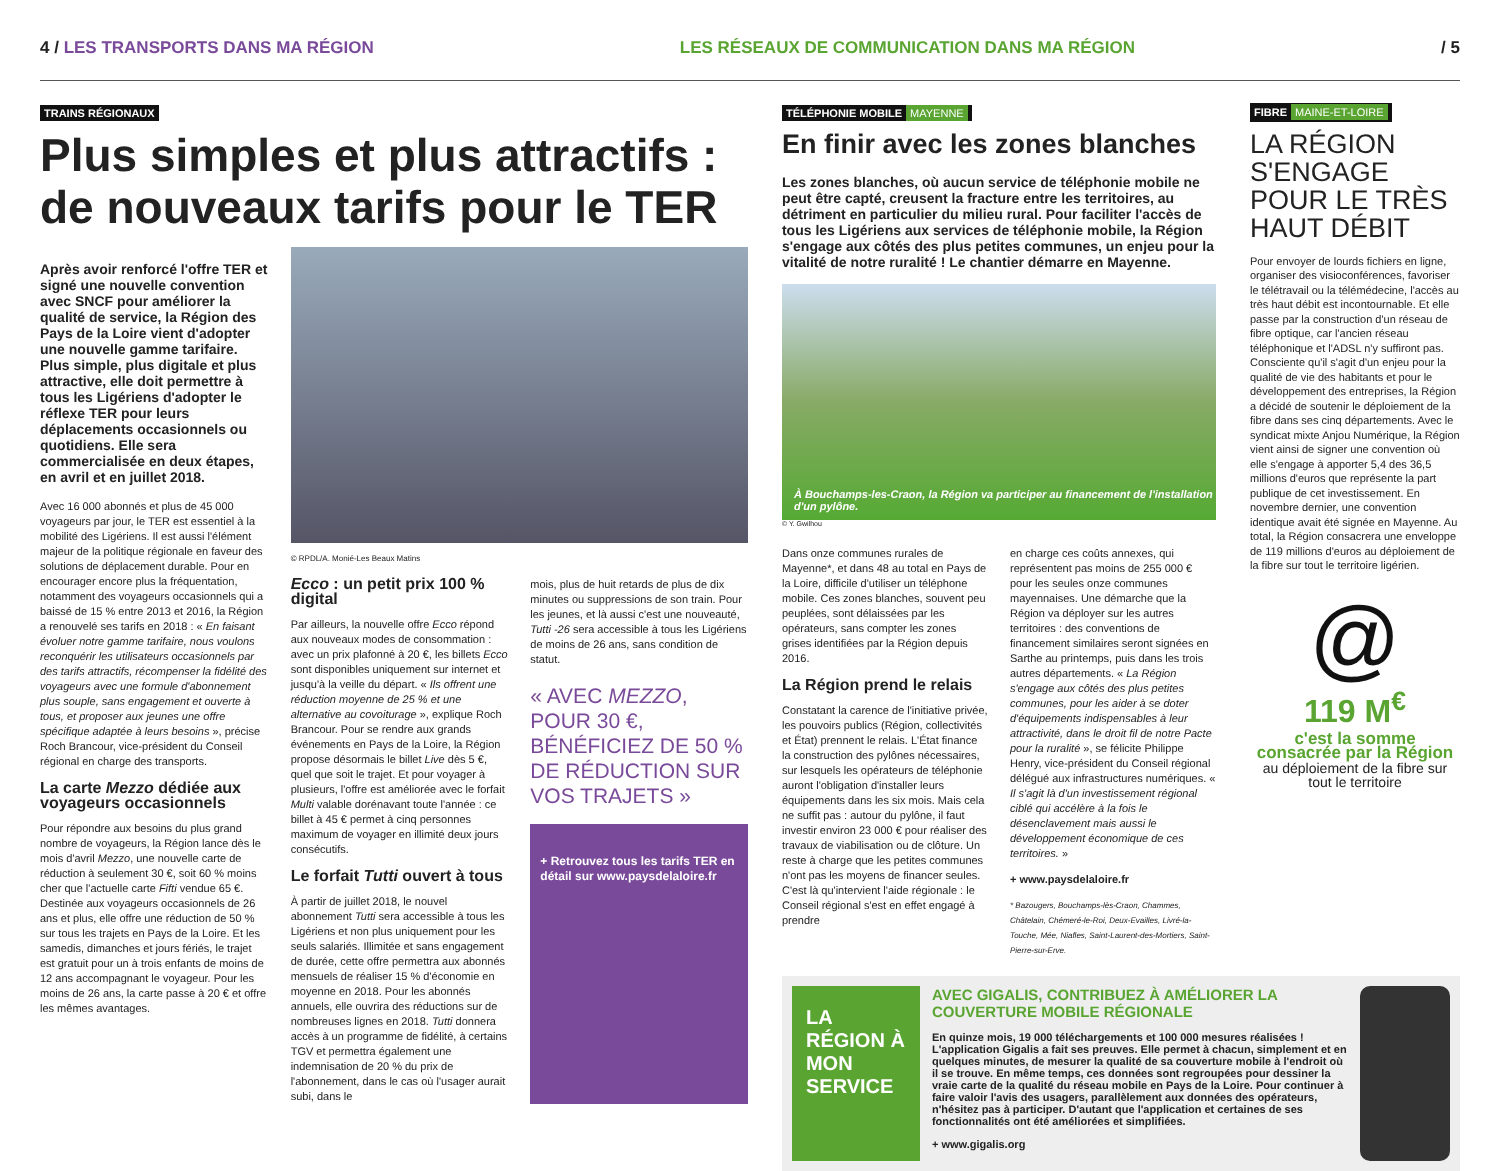4 / LES TRANSPORTS DANS MA RÉGION
LES RÉSEAUX DE COMMUNICATION DANS MA RÉGION
/ 5
TRAINS RÉGIONAUX
Plus simples et plus attractifs : de nouveaux tarifs pour le TER
Après avoir renforcé l'offre TER et signé une nouvelle convention avec SNCF pour améliorer la qualité de service, la Région des Pays de la Loire vient d'adopter une nouvelle gamme tarifaire. Plus simple, plus digitale et plus attractive, elle doit permettre à tous les Ligériens d'adopter le réflexe TER pour leurs déplacements occasionnels ou quotidiens. Elle sera commercialisée en deux étapes, en avril et en juillet 2018.
Avec 16 000 abonnés et plus de 45 000 voyageurs par jour, le TER est essentiel à la mobilité des Ligériens. Il est aussi l'élément majeur de la politique régionale en faveur des solutions de déplacement durable. Pour en encourager encore plus la fréquentation, notamment des voyageurs occasionnels qui a baissé de 15 % entre 2013 et 2016, la Région a renouvelé ses tarifs en 2018 : « En faisant évoluer notre gamme tarifaire, nous voulons reconquérir les utilisateurs occasionnels par des tarifs attractifs, récompenser la fidélité des voyageurs avec une formule d'abonnement plus souple, sans engagement et ouverte à tous, et proposer aux jeunes une offre spécifique adaptée à leurs besoins », précise Roch Brancour, vice-président du Conseil régional en charge des transports.
La carte Mezzo dédiée aux voyageurs occasionnels
Pour répondre aux besoins du plus grand nombre de voyageurs, la Région lance dès le mois d'avril Mezzo, une nouvelle carte de réduction à seulement 30 €, soit 60 % moins cher que l'actuelle carte Fifti vendue 65 €. Destinée aux voyageurs occasionnels de 26 ans et plus, elle offre une réduction de 50 % sur tous les trajets en Pays de la Loire. Et les samedis, dimanches et jours fériés, le trajet est gratuit pour un à trois enfants de moins de 12 ans accompagnant le voyageur. Pour les moins de 26 ans, la carte passe à 20 € et offre les mêmes avantages.
© RPDL/A. Monié-Les Beaux Matins
Ecco : un petit prix 100 % digital
Par ailleurs, la nouvelle offre Ecco répond aux nouveaux modes de consommation : avec un prix plafonné à 20 €, les billets Ecco sont disponibles uniquement sur internet et jusqu'à la veille du départ. « Ils offrent une réduction moyenne de 25 % et une alternative au covoiturage », explique Roch Brancour. Pour se rendre aux grands événements en Pays de la Loire, la Région propose désormais le billet Live dès 5 €, quel que soit le trajet. Et pour voyager à plusieurs, l'offre est améliorée avec le forfait Multi valable dorénavant toute l'année : ce billet à 45 € permet à cinq personnes maximum de voyager en illimité deux jours consécutifs.
Le forfait Tutti ouvert à tous
À partir de juillet 2018, le nouvel abonnement Tutti sera accessible à tous les Ligériens et non plus uniquement pour les seuls salariés. Illimitée et sans engagement de durée, cette offre permettra aux abonnés mensuels de réaliser 15 % d'économie en moyenne en 2018. Pour les abonnés annuels, elle ouvrira des réductions sur de nombreuses lignes en 2018. Tutti donnera accès à un programme de fidélité, à certains TGV et permettra également une indemnisation de 20 % du prix de l'abonnement, dans le cas où l'usager aurait subi, dans le
mois, plus de huit retards de plus de dix minutes ou suppressions de son train. Pour les jeunes, et là aussi c'est une nouveauté, Tutti -26 sera accessible à tous les Ligériens de moins de 26 ans, sans condition de statut.
« AVEC MEZZO, POUR 30 €, BÉNÉFICIEZ DE 50 % DE RÉDUCTION SUR VOS TRAJETS »
+ Retrouvez tous les tarifs TER en détail sur www.paysdelaloire.fr
TÉLÉPHONIE MOBILE MAYENNE
En finir avec les zones blanches
Les zones blanches, où aucun service de téléphonie mobile ne peut être capté, creusent la fracture entre les territoires, au détriment en particulier du milieu rural. Pour faciliter l'accès de tous les Ligériens aux services de téléphonie mobile, la Région s'engage aux côtés des plus petites communes, un enjeu pour la vitalité de notre ruralité ! Le chantier démarre en Mayenne.
À Bouchamps-les-Craon, la Région va participer au financement de l'installation d'un pylône.
© Y. Gwilhou
Dans onze communes rurales de Mayenne*, et dans 48 au total en Pays de la Loire, difficile d'utiliser un téléphone mobile. Ces zones blanches, souvent peu peuplées, sont délaissées par les opérateurs, sans compter les zones grises identifiées par la Région depuis 2016.
La Région prend le relais
Constatant la carence de l'initiative privée, les pouvoirs publics (Région, collectivités et État) prennent le relais. L'État finance la construction des pylônes nécessaires, sur lesquels les opérateurs de téléphonie auront l'obligation d'installer leurs équipements dans les six mois. Mais cela ne suffit pas : autour du pylône, il faut investir environ 23 000 € pour réaliser des travaux de viabilisation ou de clôture. Un reste à charge que les petites communes n'ont pas les moyens de financer seules. C'est là qu'intervient l'aide régionale : le Conseil régional s'est en effet engagé à prendre
en charge ces coûts annexes, qui représentent pas moins de 255 000 € pour les seules onze communes mayennaises. Une démarche que la Région va déployer sur les autres territoires : des conventions de financement similaires seront signées en Sarthe au printemps, puis dans les trois autres départements. « La Région s'engage aux côtés des plus petites communes, pour les aider à se doter d'équipements indispensables à leur attractivité, dans le droit fil de notre Pacte pour la ruralité », se félicite Philippe Henry, vice-président du Conseil régional délégué aux infrastructures numériques. « Il s'agit là d'un investissement régional ciblé qui accélère à la fois le désenclavement mais aussi le développement économique de ces territoires. »
+ www.paysdelaloire.fr
* Bazougers, Bouchamps-lès-Craon, Chammes, Châtelain, Chémeré-le-Roi, Deux-Evailles, Livré-la-Touche, Mée, Niafles, Saint-Laurent-des-Mortiers, Saint-Pierre-sur-Erve.
FIBRE MAINE-ET-LOIRE
LA RÉGION S'ENGAGE POUR LE TRÈS HAUT DÉBIT
Pour envoyer de lourds fichiers en ligne, organiser des visioconférences, favoriser le télétravail ou la télémédecine, l'accès au très haut débit est incontournable. Et elle passe par la construction d'un réseau de fibre optique, car l'ancien réseau téléphonique et l'ADSL n'y suffiront pas. Consciente qu'il s'agit d'un enjeu pour la qualité de vie des habitants et pour le développement des entreprises, la Région a décidé de soutenir le déploiement de la fibre dans ses cinq départements. Avec le syndicat mixte Anjou Numérique, la Région vient ainsi de signer une convention où elle s'engage à apporter 5,4 des 36,5 millions d'euros que représente la part publique de cet investissement. En novembre dernier, une convention identique avait été signée en Mayenne. Au total, la Région consacrera une enveloppe de 119 millions d'euros au déploiement de la fibre sur tout le territoire ligérien.
@
119 M<sup>€</sup>
c'est la somme consacrée par la Région
au déploiement de la fibre sur tout le territoire
LA RÉGION À MON SERVICE
AVEC GIGALIS, CONTRIBUEZ À AMÉLIORER LA COUVERTURE MOBILE RÉGIONALE
En quinze mois, 19 000 téléchargements et 100 000 mesures réalisées ! L'application Gigalis a fait ses preuves. Elle permet à chacun, simplement et en quelques minutes, de mesurer la qualité de sa couverture mobile à l'endroit où il se trouve. En même temps, ces données sont regroupées pour dessiner la vraie carte de la qualité du réseau mobile en Pays de la Loire. Pour continuer à faire valoir l'avis des usagers, parallèlement aux données des opérateurs, n'hésitez pas à participer. D'autant que l'application et certaines de ses fonctionnalités ont été améliorées et simplifiées.
+ www.gigalis.org